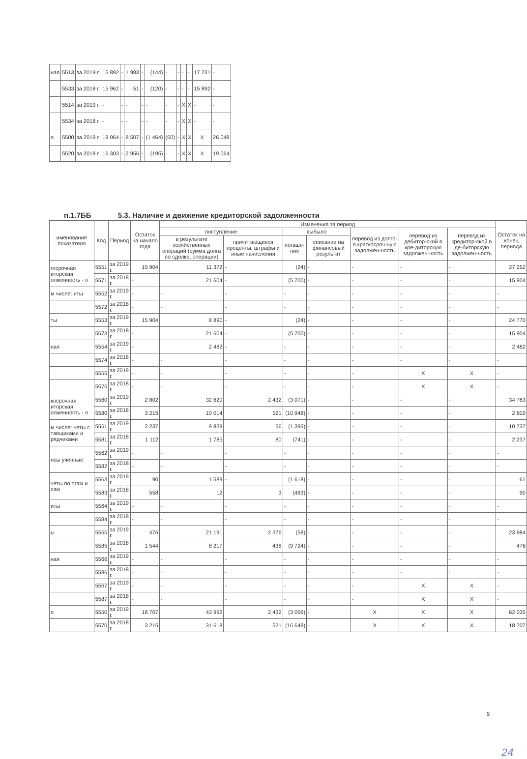| ная | 5513 | за 2019 г. | 15 892 | - | 1 983 | - | (144) | - | - | - | - | 17 731 | - |
| | 5533 | за 2018 г. | 15 962 | - | 51 | - | (120) | - | - | - | - | 15 892 | - |
| | 5514 | за 2019 г. | - | - | - | - | - | - | - | X | X | - | - |
| | 5534 | за 2018 г. | - | - | - | - | - | - | - | X | X | - | - |
| о | 5500 | за 2019 г. | 19 064 | - | 8 507 | - | (1 464) | (60) | - | X | X | X | 26 048 |
| | 5520 | за 2018 г. | 16 303 | - | 2 956 | - | (195) | - | - | X | X | X | 19 064 |
п.1.7ББ 5.3. Наличие и движение кредиторской задолженности
| именование показателя | Код | Период | Остаток на начало года | Изменения за период | | | | | | | Остаток на конец периода |
| --- | --- | --- | --- | --- | --- | --- | --- | --- | --- | --- | --- |
| | | | | поступление | | выбыло | | перевод из долго- в краткосроч-ную задолжен-ность | перевод из дебитор-ской в кре-диторскую задолжен-ность | перевод из кредитор-ской в де-биторскую задолжен-ность | |
| | | | | в результате хозяйственных операций (сумма долга по сделке, операции) | причитающиеся проценты, штрафы и иные начисления | погаше-ние | списание на финансовый результат | | | | |
| госрочная иторская олженность - о | 5551 | за 2019 г. | 15 904 | 11 372 | - | (24) | - | - | - | - | 27 252 |
| | 5571 | за 2018 г. | - | 21 604 | - | (5 700) | - | - | - | - | 15 904 |
| м числе: иты | 5552 | за 2019 г. | - | - | - | - | - | - | - | - | - |
| | 5572 | за 2018 г. | - | - | - | - | - | - | - | - | - |
| ты | 5553 | за 2019 г. | 15 904 | 8 890 | - | (24) | - | - | - | - | 24 770 |
| | 5573 | за 2018 г. | - | 21 604 | - | (5 700) | - | - | - | - | 15 904 |
| ная | 5554 | за 2019 г. | - | 2 482 | - | - | - | - | - | - | 2 482 |
| | 5574 | за 2018 г. | - | - | - | - | - | - | - | - | - |
| | 5555 | за 2019 г. | - | - | - | - | - | - | X | X | - |
| | 5575 | за 2018 г. | - | - | - | - | - | - | X | X | - |
| косрочная иторская олженность - о | 5560 | за 2019 г. | 2 802 | 32 620 | 2 432 | (3 071) | - | - | - | - | 34 783 |
| | 5580 | за 2018 г. | 3 215 | 10 014 | 521 | (10 948) | - | - | - | - | 2 802 |
| м числе: четы с тавщиками и рядчиками | 5561 | за 2019 г. | 2 237 | 9 839 | 56 | (1 395) | - | - | - | - | 10 737 |
| | 5581 | за 2018 г. | 1 112 | 1 785 | 80 | (741) | - | - | - | - | 2 237 |
| нсы ученные | 5562 | за 2019 г. | - | - | - | - | - | - | - | - | - |
| | 5582 | за 2018 г. | - | - | - | - | - | - | - | - | - |
| четы по огам и сам | 5563 | за 2019 г. | 90 | 1 589 | - | (1 618) | - | - | - | - | 61 |
| | 5583 | за 2018 г. | 558 | 12 | 3 | (483) | - | - | - | - | 90 |
| иты | 5564 | за 2019 г. | - | - | - | - | - | - | - | - | - |
| | 5584 | за 2018 г. | - | - | - | - | - | - | - | - | - |
| ы | 5565 | за 2019 г. | 476 | 21 191 | 2 376 | (58) | - | - | - | - | 23 984 |
| | 5585 | за 2018 г. | 1 544 | 8 217 | 438 | (9 724) | - | - | - | - | 476 |
| ная | 5566 | за 2019 г. | - | - | - | - | - | - | - | - | - |
| | 5586 | за 2018 г. | - | - | - | - | - | - | - | - | - |
| | 5567 | за 2019 г. | - | - | - | - | - | - | X | X | - |
| | 5587 | за 2018 г. | - | - | - | - | - | - | X | X | - |
| о | 5550 | за 2019 г. | 18 707 | 43 992 | 2 432 | (3 096) | - | X | X | X | 62 035 |
| | 5570 | за 2018 г. | 3 215 | 31 618 | 521 | (16 648) | - | X | X | X | 18 707 |
9
24